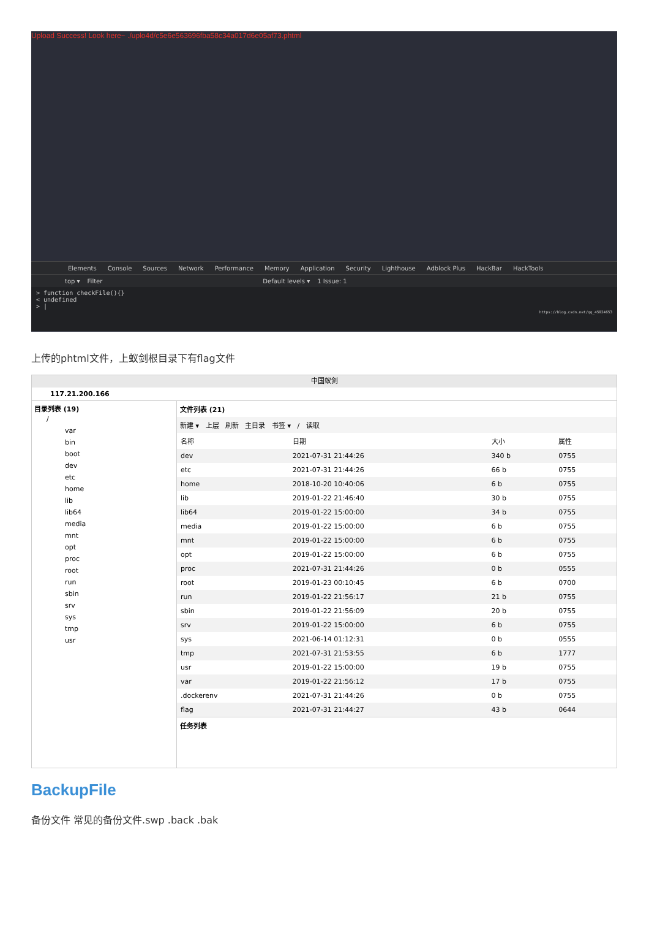Upload Success! Look here~ ./uplo4d/c5e6e563696fba58c34a017d6e05af73.phtml
Elements Console Sources Network Performance Memory Application Security Lighthouse Adblock Plus HackBar HackTools
top ▾ Filter Default levels ▾ 1 Issue: 1
> function checkFile(){}
< undefined
> |
https://blog.csdn.net/qq_45924653
上传的phtml文件，上蚁剑根目录下有flag文件
中国蚁剑
117.21.200.166
目录列表 (19)
/
var
bin
boot
dev
etc
home
lib
lib64
media
mnt
opt
proc
root
run
sbin
srv
sys
tmp
usr
文件列表 (21)
新建 ▾ 上层 刷新 主目录 书签 ▾ / 读取
| 名称 | 日期 | 大小 | 属性 |
| --- | --- | --- | --- |
| dev | 2021-07-31 21:44:26 | 340 b | 0755 |
| etc | 2021-07-31 21:44:26 | 66 b | 0755 |
| home | 2018-10-20 10:40:06 | 6 b | 0755 |
| lib | 2019-01-22 21:46:40 | 30 b | 0755 |
| lib64 | 2019-01-22 15:00:00 | 34 b | 0755 |
| media | 2019-01-22 15:00:00 | 6 b | 0755 |
| mnt | 2019-01-22 15:00:00 | 6 b | 0755 |
| opt | 2019-01-22 15:00:00 | 6 b | 0755 |
| proc | 2021-07-31 21:44:26 | 0 b | 0555 |
| root | 2019-01-23 00:10:45 | 6 b | 0700 |
| run | 2019-01-22 21:56:17 | 21 b | 0755 |
| sbin | 2019-01-22 21:56:09 | 20 b | 0755 |
| srv | 2019-01-22 15:00:00 | 6 b | 0755 |
| sys | 2021-06-14 01:12:31 | 0 b | 0555 |
| tmp | 2021-07-31 21:53:55 | 6 b | 1777 |
| usr | 2019-01-22 15:00:00 | 19 b | 0755 |
| var | 2019-01-22 21:56:12 | 17 b | 0755 |
| .dockerenv | 2021-07-31 21:44:26 | 0 b | 0755 |
| flag | 2021-07-31 21:44:27 | 43 b | 0644 |
任务列表
BackupFile
备份文件 常见的备份文件.swp .back .bak